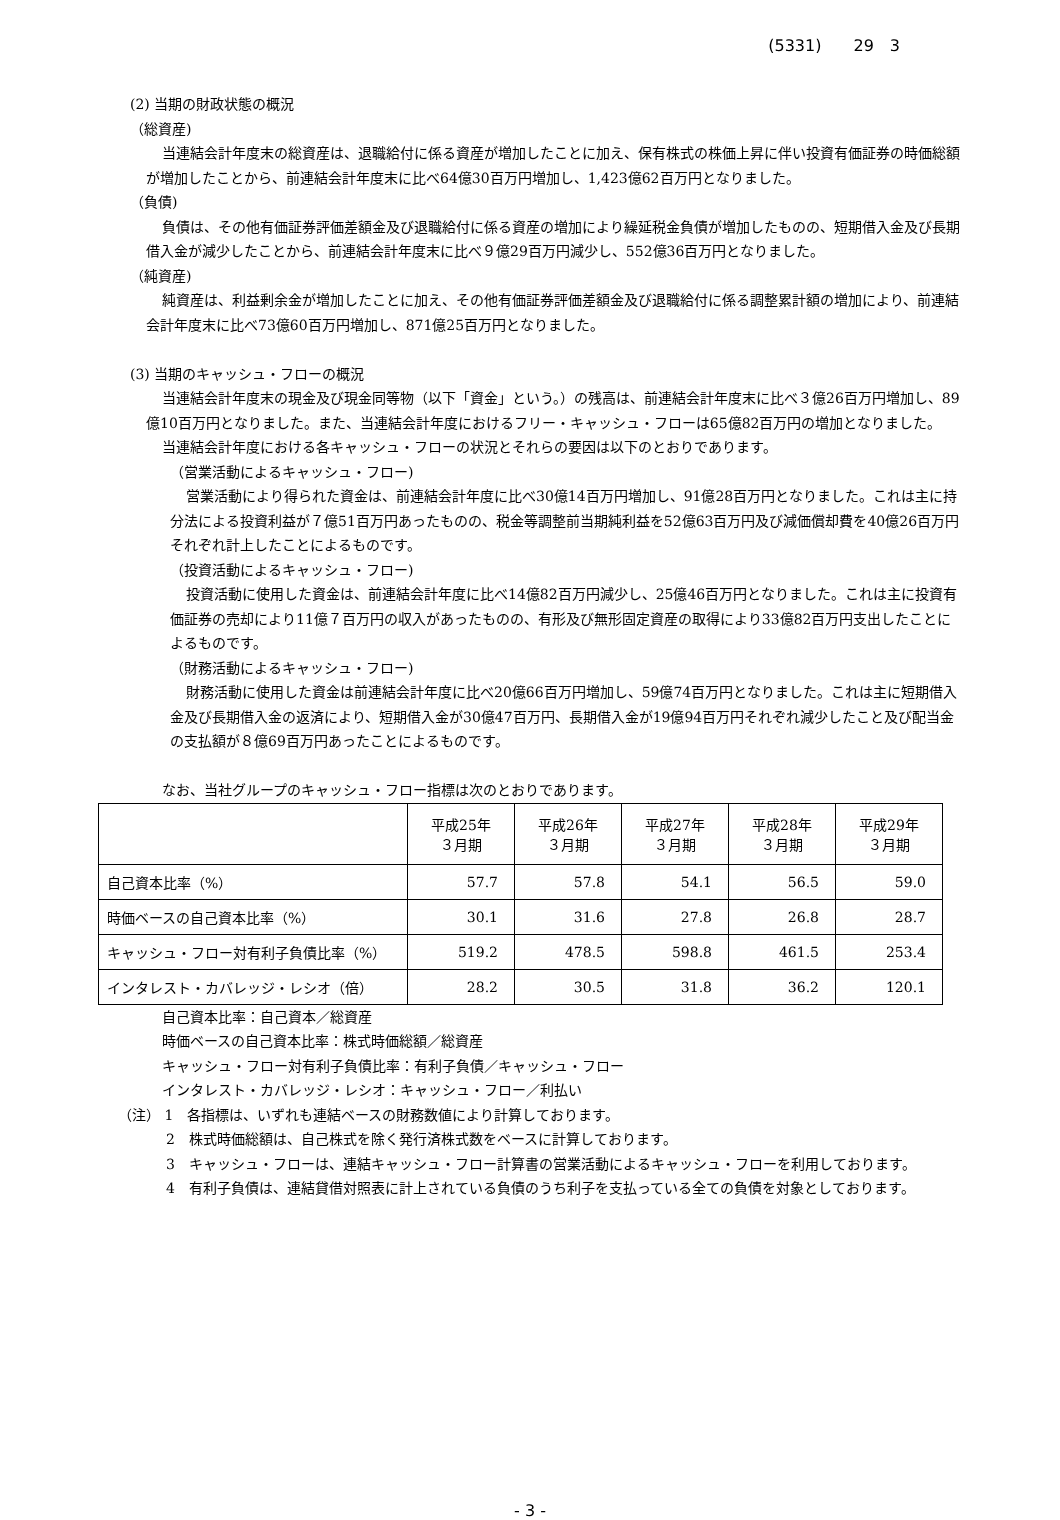(5331)　　29　3
(2) 当期の財政状態の概況
（総資産)
当連結会計年度末の総資産は、退職給付に係る資産が増加したことに加え、保有株式の株価上昇に伴い投資有価証券の時価総額が増加したことから、前連結会計年度末に比べ64億30百万円増加し、1,423億62百万円となりました。
（負債)
負債は、その他有価証券評価差額金及び退職給付に係る資産の増加により繰延税金負債が増加したものの、短期借入金及び長期借入金が減少したことから、前連結会計年度末に比べ９億29百万円減少し、552億36百万円となりました。
（純資産)
純資産は、利益剰余金が増加したことに加え、その他有価証券評価差額金及び退職給付に係る調整累計額の増加により、前連結会計年度末に比べ73億60百万円増加し、871億25百万円となりました。
(3) 当期のキャッシュ・フローの概況
当連結会計年度末の現金及び現金同等物（以下「資金」という。）の残高は、前連結会計年度末に比べ３億26百万円増加し、89億10百万円となりました。また、当連結会計年度におけるフリー・キャッシュ・フローは65億82百万円の増加となりました。
当連結会計年度における各キャッシュ・フローの状況とそれらの要因は以下のとおりであります。
（営業活動によるキャッシュ・フロー)
営業活動により得られた資金は、前連結会計年度に比べ30億14百万円増加し、91億28百万円となりました。これは主に持分法による投資利益が７億51百万円あったものの、税金等調整前当期純利益を52億63百万円及び減価償却費を40億26百万円それぞれ計上したことによるものです。
（投資活動によるキャッシュ・フロー)
投資活動に使用した資金は、前連結会計年度に比べ14億82百万円減少し、25億46百万円となりました。これは主に投資有価証券の売却により11億７百万円の収入があったものの、有形及び無形固定資産の取得により33億82百万円支出したことによるものです。
（財務活動によるキャッシュ・フロー)
財務活動に使用した資金は前連結会計年度に比べ20億66百万円増加し、59億74百万円となりました。これは主に短期借入金及び長期借入金の返済により、短期借入金が30億47百万円、長期借入金が19億94百万円それぞれ減少したこと及び配当金の支払額が８億69百万円あったことによるものです。
なお、当社グループのキャッシュ・フロー指標は次のとおりであります。
| | 平成25年 ３月期 | 平成26年 ３月期 | 平成27年 ３月期 | 平成28年 ３月期 | 平成29年 ３月期 |
| --- | --- | --- | --- | --- | --- |
| 自己資本比率（%） | 57.7 | 57.8 | 54.1 | 56.5 | 59.0 |
| 時価ベースの自己資本比率（%） | 30.1 | 31.6 | 27.8 | 26.8 | 28.7 |
| キャッシュ・フロー対有利子負債比率（%） | 519.2 | 478.5 | 598.8 | 461.5 | 253.4 |
| インタレスト・カバレッジ・レシオ（倍） | 28.2 | 30.5 | 31.8 | 36.2 | 120.1 |
自己資本比率：自己資本／総資産
時価ベースの自己資本比率：株式時価総額／総資産
キャッシュ・フロー対有利子負債比率：有利子負債／キャッシュ・フロー
インタレスト・カバレッジ・レシオ：キャッシュ・フロー／利払い
（注） 1　各指標は、いずれも連結ベースの財務数値により計算しております。
2　株式時価総額は、自己株式を除く発行済株式数をベースに計算しております。
3　キャッシュ・フローは、連結キャッシュ・フロー計算書の営業活動によるキャッシュ・フローを利用しております。
4　有利子負債は、連結貸借対照表に計上されている負債のうち利子を支払っている全ての負債を対象としております。
- 3 -